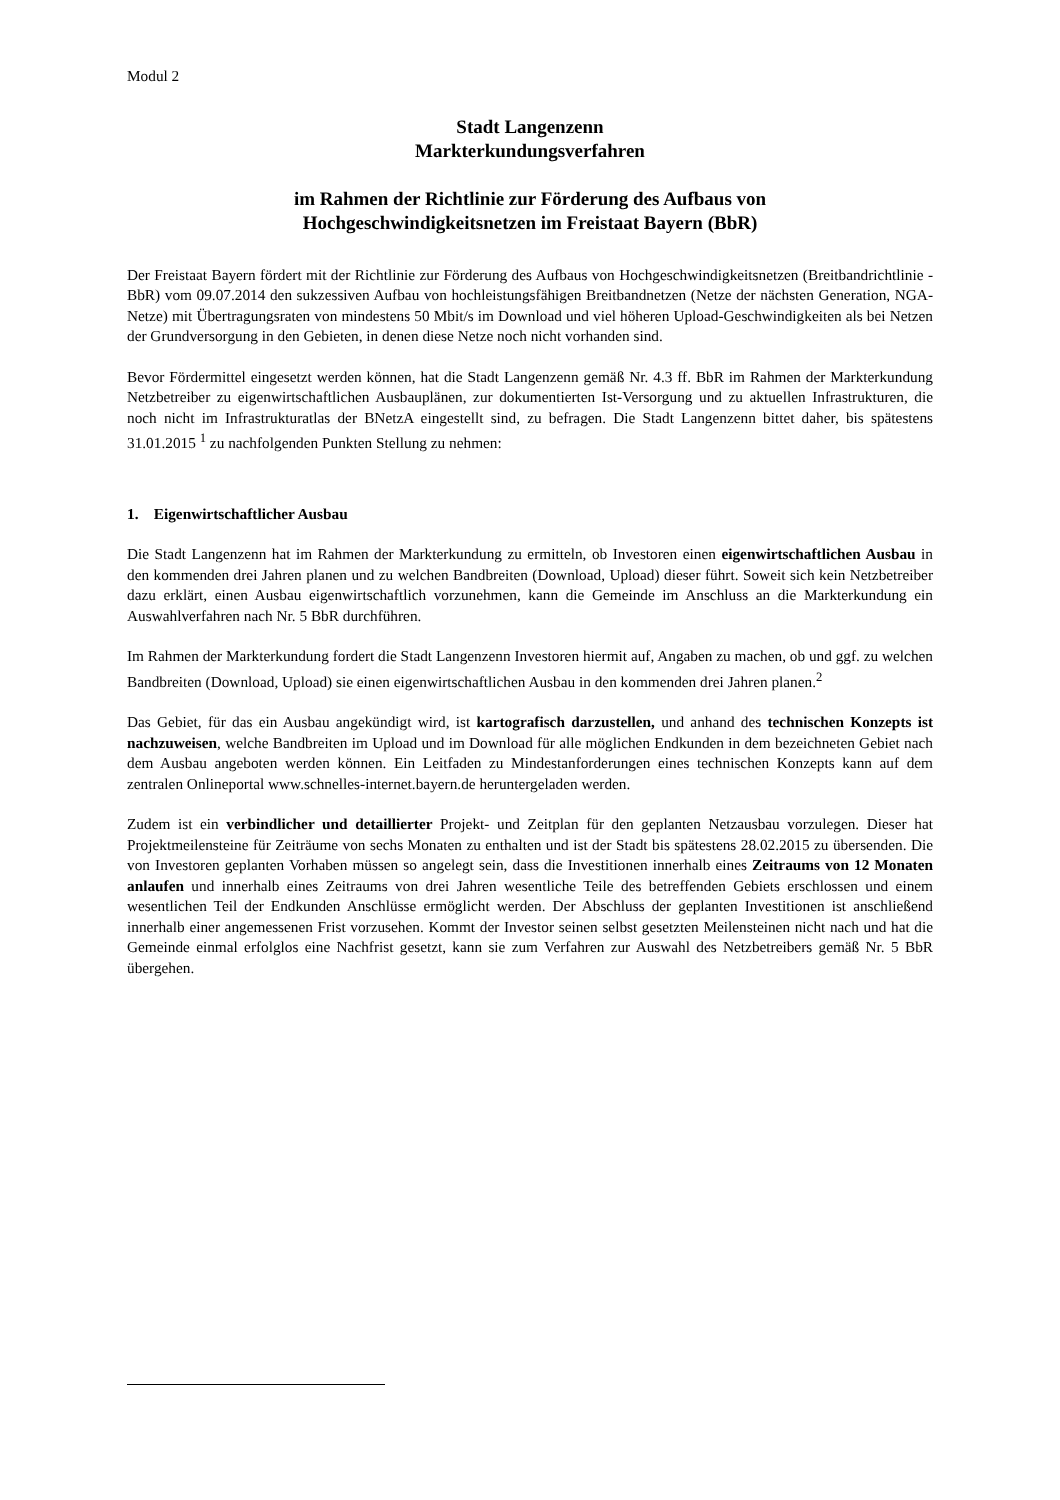Modul 2
Stadt Langenzenn
Markterkundungsverfahren
im Rahmen der Richtlinie zur Förderung des Aufbaus von
Hochgeschwindigkeitsnetzen im Freistaat Bayern (BbR)
Der Freistaat Bayern fördert mit der Richtlinie zur Förderung des Aufbaus von Hochgeschwindigkeitsnetzen (Breitbandrichtlinie - BbR) vom 09.07.2014 den sukzessiven Aufbau von hochleistungsfähigen Breitbandnetzen (Netze der nächsten Generation, NGA-Netze) mit Übertragungsraten von mindestens 50 Mbit/s im Download und viel höheren Upload-Geschwindigkeiten als bei Netzen der Grundversorgung in den Gebieten, in denen diese Netze noch nicht vorhanden sind.
Bevor Fördermittel eingesetzt werden können, hat die Stadt Langenzenn gemäß Nr. 4.3 ff. BbR im Rahmen der Markterkundung Netzbetreiber zu eigenwirtschaftlichen Ausbauplänen, zur dokumentierten Ist-Versorgung und zu aktuellen Infrastrukturen, die noch nicht im Infrastrukturatlas der BNetzA eingestellt sind, zu befragen. Die Stadt Langenzenn bittet daher, bis spätestens 31.01.2015 <sup>1</sup> zu nachfolgenden Punkten Stellung zu nehmen:
1. Eigenwirtschaftlicher Ausbau
Die Stadt Langenzenn hat im Rahmen der Markterkundung zu ermitteln, ob Investoren einen eigenwirtschaftlichen Ausbau in den kommenden drei Jahren planen und zu welchen Bandbreiten (Download, Upload) dieser führt. Soweit sich kein Netzbetreiber dazu erklärt, einen Ausbau eigenwirtschaftlich vorzunehmen, kann die Gemeinde im Anschluss an die Markterkundung ein Auswahlverfahren nach Nr. 5 BbR durchführen.
Im Rahmen der Markterkundung fordert die Stadt Langenzenn Investoren hiermit auf, Angaben zu machen, ob und ggf. zu welchen Bandbreiten (Download, Upload) sie einen eigenwirtschaftlichen Ausbau in den kommenden drei Jahren planen.<sup>2</sup>
Das Gebiet, für das ein Ausbau angekündigt wird, ist kartografisch darzustellen, und anhand des technischen Konzepts ist nachzuweisen, welche Bandbreiten im Upload und im Download für alle möglichen Endkunden in dem bezeichneten Gebiet nach dem Ausbau angeboten werden können. Ein Leitfaden zu Mindestanforderungen eines technischen Konzepts kann auf dem zentralen Onlineportal www.schnelles-internet.bayern.de heruntergeladen werden.
Zudem ist ein verbindlicher und detaillierter Projekt- und Zeitplan für den geplanten Netzausbau vorzulegen. Dieser hat Projektmeilensteine für Zeiträume von sechs Monaten zu enthalten und ist der Stadt bis spätestens 28.02.2015 zu übersenden. Die von Investoren geplanten Vorhaben müssen so angelegt sein, dass die Investitionen innerhalb eines Zeitraums von 12 Monaten anlaufen und innerhalb eines Zeitraums von drei Jahren wesentliche Teile des betreffenden Gebiets erschlossen und einem wesentlichen Teil der Endkunden Anschlüsse ermöglicht werden. Der Abschluss der geplanten Investitionen ist anschließend innerhalb einer angemessenen Frist vorzusehen. Kommt der Investor seinen selbst gesetzten Meilensteinen nicht nach und hat die Gemeinde einmal erfolglos eine Nachfrist gesetzt, kann sie zum Verfahren zur Auswahl des Netzbetreibers gemäß Nr. 5 BbR übergehen.